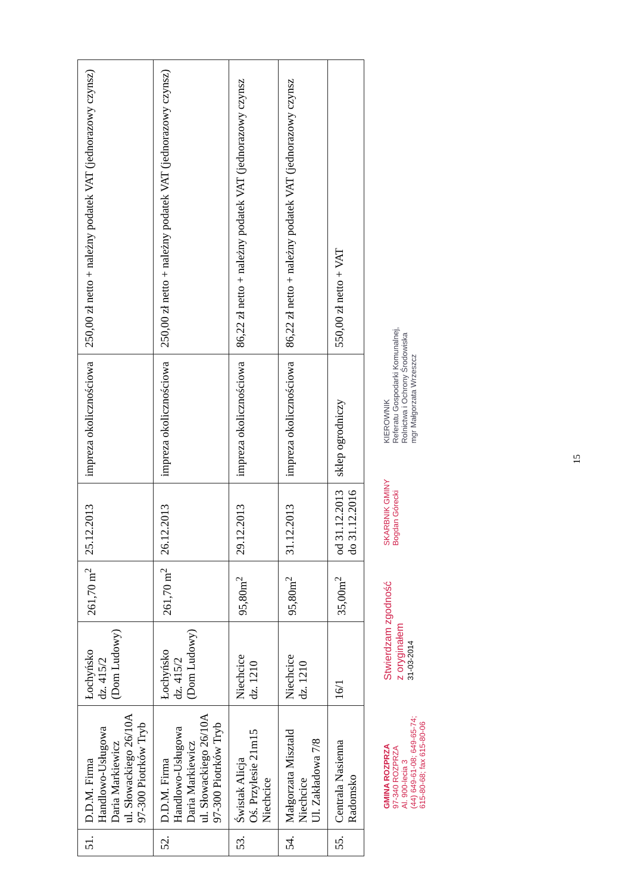| 51. | D.D.M. Firma Handlowo-Usługowa Daria Markiewicz ul. Słowackiego 26/10A 97-300 Piotrków Tryb | Łochyńsko dz. 415/2 (Dom Ludowy) | 261,70 m<sup>2</sup> | 25.12.2013 | impreza okolicznościowa | 250,00 zł netto + należny podatek VAT (jednorazowy czynsz) |
| 52. | D.D.M. Firma Handlowo-Usługowa Daria Markiewicz ul. Słowackiego 26/10A 97-300 Piotrków Tryb | Łochyńsko dz. 415/2 (Dom Ludowy) | 261,70 m<sup>2</sup> | 26.12.2013 | impreza okolicznościowa | 250,00 zł netto + należny podatek VAT (jednorazowy czynsz) |
| 53. | Świstak Alicja Oś. Przylesie 21m15 Niechcice | Niechcice dz. 1210 | 95,80m<sup>2</sup> | 29.12.2013 | impreza okolicznościowa | 86,22 zł netto + należny podatek VAT (jednorazowy czynsz |
| 54. | Małgorzata Misztald Niechcice Ul. Zakładowa 7/8 | Niechcice dz. 1210 | 95,80m<sup>2</sup> | 31.12.2013 | impreza okolicznościowa | 86,22 zł netto + należny podatek VAT (jednorazowy czynsz |
| 55. | Centrala Nasienna Radomsko | 16/1 | 35,00m<sup>2</sup> | od 31.12.2013 do 31.12.2016 | sklep ogrodniczy | 550,00 zł netto + VAT |
GMINA ROZPRZA
97-340 ROZPRZA
Al. 900-lecia 3
(44) 649-61-08; 649-65-74;
615-80-68; fax 615-80-06
Stwierdzam zgodność
z oryginałem
31-03-2014
SKARBNIK GMINY
Bogdan Górecki
KIEROWNIK
Referatu Gospodarki Komunalnej,
Rolnictwa i Ochrony Środowiska
mgr Małgorzata Wrzeszcz
15